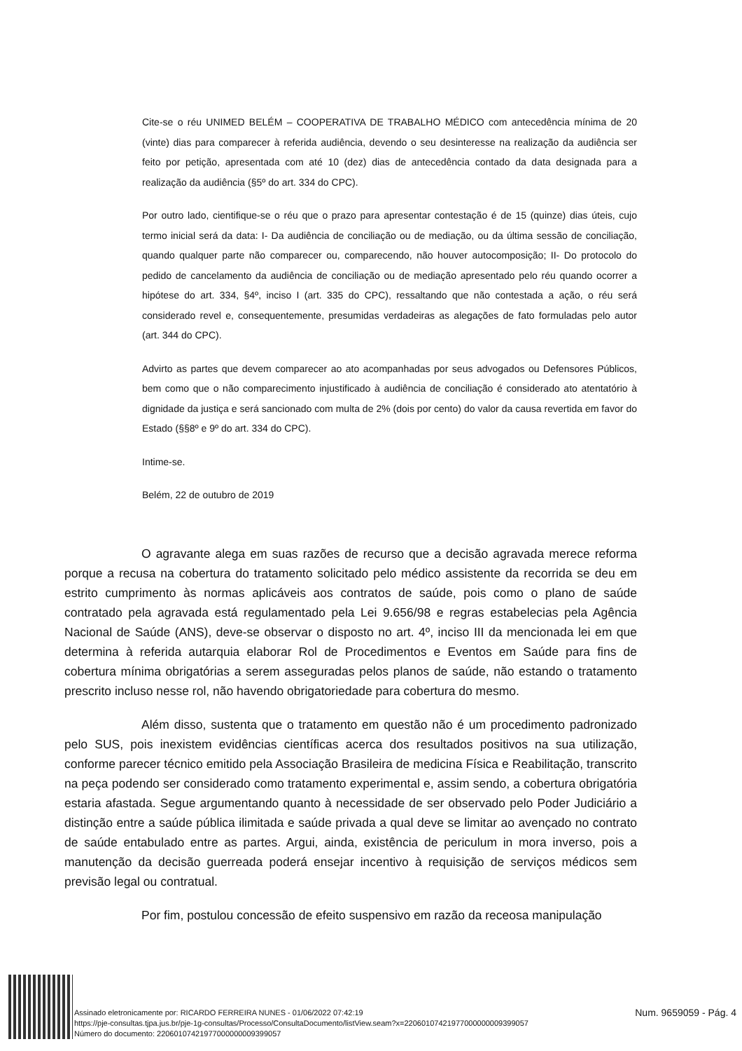Cite-se o réu UNIMED BELÉM – COOPERATIVA DE TRABALHO MÉDICO com antecedência mínima de 20 (vinte) dias para comparecer à referida audiência, devendo o seu desinteresse na realização da audiência ser feito por petição, apresentada com até 10 (dez) dias de antecedência contado da data designada para a realização da audiência (§5º do art. 334 do CPC).
Por outro lado, cientifique-se o réu que o prazo para apresentar contestação é de 15 (quinze) dias úteis, cujo termo inicial será da data: I- Da audiência de conciliação ou de mediação, ou da última sessão de conciliação, quando qualquer parte não comparecer ou, comparecendo, não houver autocomposição; II- Do protocolo do pedido de cancelamento da audiência de conciliação ou de mediação apresentado pelo réu quando ocorrer a hipótese do art. 334, §4º, inciso I (art. 335 do CPC), ressaltando que não contestada a ação, o réu será considerado revel e, consequentemente, presumidas verdadeiras as alegações de fato formuladas pelo autor (art. 344 do CPC).
Advirto as partes que devem comparecer ao ato acompanhadas por seus advogados ou Defensores Públicos, bem como que o não comparecimento injustificado à audiência de conciliação é considerado ato atentatório à dignidade da justiça e será sancionado com multa de 2% (dois por cento) do valor da causa revertida em favor do Estado (§§8º e 9º do art. 334 do CPC).
Intime-se.
Belém, 22 de outubro de 2019
O agravante alega em suas razões de recurso que a decisão agravada merece reforma porque a recusa na cobertura do tratamento solicitado pelo médico assistente da recorrida se deu em estrito cumprimento às normas aplicáveis aos contratos de saúde, pois como o plano de saúde contratado pela agravada está regulamentado pela Lei 9.656/98 e regras estabelecias pela Agência Nacional de Saúde (ANS), deve-se observar o disposto no art. 4º, inciso III da mencionada lei em que determina à referida autarquia elaborar Rol de Procedimentos e Eventos em Saúde para fins de cobertura mínima obrigatórias a serem asseguradas pelos planos de saúde, não estando o tratamento prescrito incluso nesse rol, não havendo obrigatoriedade para cobertura do mesmo.
Além disso, sustenta que o tratamento em questão não é um procedimento padronizado pelo SUS, pois inexistem evidências científicas acerca dos resultados positivos na sua utilização, conforme parecer técnico emitido pela Associação Brasileira de medicina Física e Reabilitação, transcrito na peça podendo ser considerado como tratamento experimental e, assim sendo, a cobertura obrigatória estaria afastada. Segue argumentando quanto à necessidade de ser observado pelo Poder Judiciário a distinção entre a saúde pública ilimitada e saúde privada a qual deve se limitar ao avençado no contrato de saúde entabulado entre as partes. Argui, ainda, existência de periculum in mora inverso, pois a manutenção da decisão guerreada poderá ensejar incentivo à requisição de serviços médicos sem previsão legal ou contratual.
Por fim, postulou concessão de efeito suspensivo em razão da receosa manipulação
Assinado eletronicamente por: RICARDO FERREIRA NUNES - 01/06/2022 07:42:19
https://pje-consultas.tjpa.jus.br/pje-1g-consultas/Processo/ConsultaDocumento/listView.seam?x=22060107421977000000009399057
Número do documento: 22060107421977000000009399057
Num. 9659059 - Pág. 4